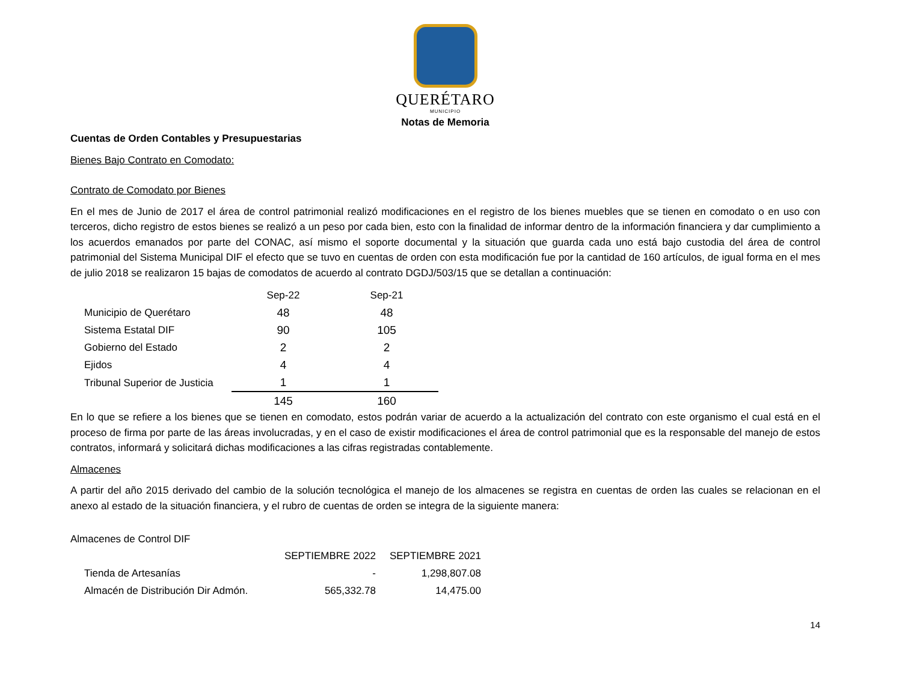QUERÉTARO
MUNICIPIO
Notas de Memoria
Cuentas de Orden Contables y Presupuestarias
Bienes Bajo Contrato en Comodato:
Contrato de Comodato por Bienes
En el mes de Junio de 2017 el área de control patrimonial realizó modificaciones en el registro de los bienes muebles que se tienen en comodato o en uso con terceros, dicho registro de estos bienes se realizó a un peso por cada bien, esto con la finalidad de informar dentro de la información financiera y dar cumplimiento a los acuerdos emanados por parte del CONAC, así mismo el soporte documental y la situación que guarda cada uno está bajo custodia del área de control patrimonial del Sistema Municipal DIF el efecto que se tuvo en cuentas de orden con esta modificación fue por la cantidad de 160 artículos, de igual forma en el mes de julio 2018 se realizaron 15 bajas de comodatos de acuerdo al contrato DGDJ/503/15 que se detallan a continuación:
| | Sep-22 | Sep-21 |
| Municipio de Querétaro | 48 | 48 |
| Sistema Estatal DIF | 90 | 105 |
| Gobierno del Estado | 2 | 2 |
| Ejidos | 4 | 4 |
| Tribunal Superior de Justicia | 1 | 1 |
| | 145 | 160 |
En lo que se refiere a los bienes que se tienen en comodato, estos podrán variar de acuerdo a la actualización del contrato con este organismo el cual está en el proceso de firma por parte de las áreas involucradas, y en el caso de existir modificaciones el área de control patrimonial que es la responsable del manejo de estos contratos, informará y solicitará dichas modificaciones a las cifras registradas contablemente.
Almacenes
A partir del año 2015 derivado del cambio de la solución tecnológica el manejo de los almacenes se registra en cuentas de orden las cuales se relacionan en el anexo al estado de la situación financiera, y el rubro de cuentas de orden se integra de la siguiente manera:
Almacenes de Control DIF
| | SEPTIEMBRE 2022 | SEPTIEMBRE 2021 |
| Tienda de Artesanías | - | 1,298,807.08 |
| Almacén de Distribución Dir Admón. | 565,332.78 | 14,475.00 |
14